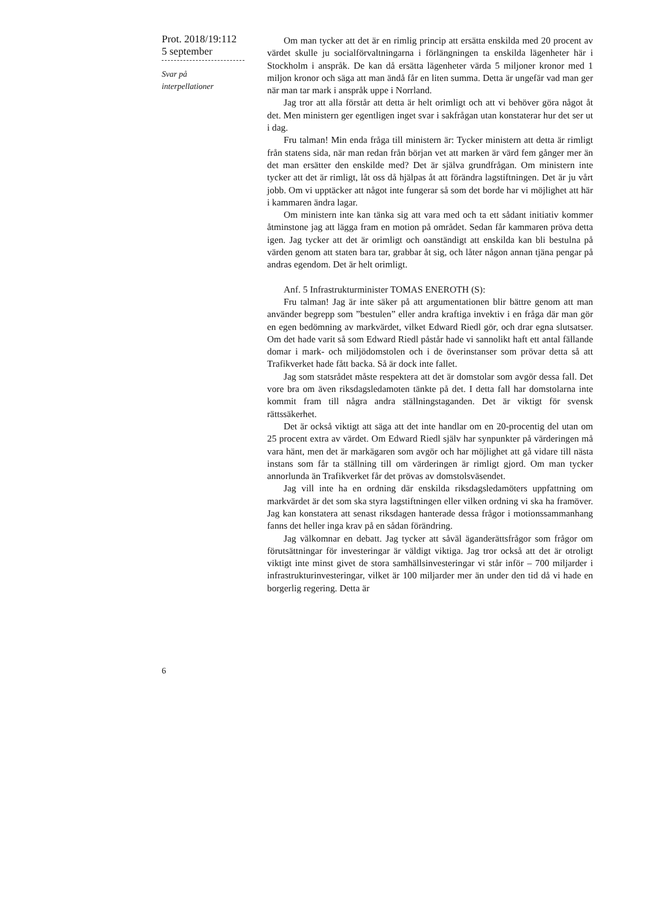Prot. 2018/19:112
5 september
Svar på
interpellationer
Om man tycker att det är en rimlig princip att ersätta enskilda med 20 procent av värdet skulle ju socialförvaltningarna i förlängningen ta enskilda lägenheter här i Stockholm i anspråk. De kan då ersätta lägenheter värda 5 miljoner kronor med 1 miljon kronor och säga att man ändå får en liten summa. Detta är ungefär vad man ger när man tar mark i anspråk uppe i Norrland.
Jag tror att alla förstår att detta är helt orimligt och att vi behöver göra något åt det. Men ministern ger egentligen inget svar i sakfrågan utan konstaterar hur det ser ut i dag.
Fru talman! Min enda fråga till ministern är: Tycker ministern att detta är rimligt från statens sida, när man redan från början vet att marken är värd fem gånger mer än det man ersätter den enskilde med? Det är själva grundfrågan. Om ministern inte tycker att det är rimligt, låt oss då hjälpas åt att förändra lagstiftningen. Det är ju vårt jobb. Om vi upptäcker att något inte fungerar så som det borde har vi möjlighet att här i kammaren ändra lagar.
Om ministern inte kan tänka sig att vara med och ta ett sådant initiativ kommer åtminstone jag att lägga fram en motion på området. Sedan får kammaren pröva detta igen. Jag tycker att det är orimligt och oanständigt att enskilda kan bli bestulna på värden genom att staten bara tar, grabbar åt sig, och låter någon annan tjäna pengar på andras egendom. Det är helt orimligt.
Anf. 5 Infrastrukturminister TOMAS ENEROTH (S):
Fru talman! Jag är inte säker på att argumentationen blir bättre genom att man använder begrepp som ”bestulen” eller andra kraftiga invektiv i en fråga där man gör en egen bedömning av markvärdet, vilket Edward Riedl gör, och drar egna slutsatser. Om det hade varit så som Edward Riedl påstår hade vi sannolikt haft ett antal fällande domar i mark- och miljödomstolen och i de överinstanser som prövar detta så att Trafikverket hade fått backa. Så är dock inte fallet.
Jag som statsrådet måste respektera att det är domstolar som avgör dessa fall. Det vore bra om även riksdagsledamoten tänkte på det. I detta fall har domstolarna inte kommit fram till några andra ställningstaganden. Det är viktigt för svensk rättssäkerhet.
Det är också viktigt att säga att det inte handlar om en 20-procentig del utan om 25 procent extra av värdet. Om Edward Riedl själv har synpunkter på värderingen må vara hänt, men det är markägaren som avgör och har möjlighet att gå vidare till nästa instans som får ta ställning till om värderingen är rimligt gjord. Om man tycker annorlunda än Trafikverket får det prövas av domstolsväsendet.
Jag vill inte ha en ordning där enskilda riksdagsledamöters uppfattning om markvärdet är det som ska styra lagstiftningen eller vilken ordning vi ska ha framöver. Jag kan konstatera att senast riksdagen hanterade dessa frågor i motionssammanhang fanns det heller inga krav på en sådan förändring.
Jag välkomnar en debatt. Jag tycker att såväl äganderättsfrågor som frågor om förutsättningar för investeringar är väldigt viktiga. Jag tror också att det är otroligt viktigt inte minst givet de stora samhällsinvesteringar vi står inför – 700 miljarder i infrastrukturinvesteringar, vilket är 100 miljarder mer än under den tid då vi hade en borgerlig regering. Detta är
6